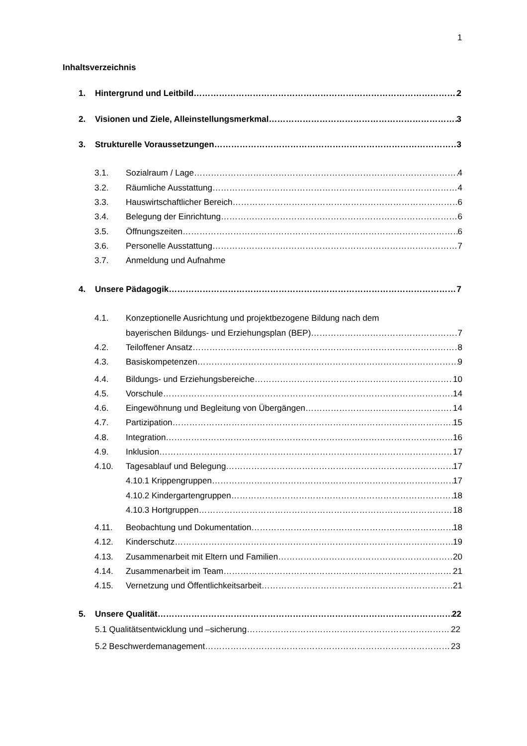1
Inhaltsverzeichnis
1. Hintergrund und Leitbild 2
2. Visionen und Ziele, Alleinstellungsmerkmal 3
3. Strukturelle Voraussetzungen 3
3.1. Sozialraum / Lage 4
3.2. Räumliche Ausstattung 4
3.3. Hauswirtschaftlicher Bereich 6
3.4. Belegung der Einrichtung 6
3.5. Öffnungszeiten 6
3.6. Personelle Ausstattung 7
3.7. Anmeldung und Aufnahme
4. Unsere Pädagogik 7
4.1. Konzeptionelle Ausrichtung und projektbezogene Bildung nach dem
bayerischen Bildungs- und Erziehungsplan (BEP) 7
4.2. Teiloffener Ansatz 8
4.3. Basiskompetenzen 9
4.4. Bildungs- und Erziehungsbereiche 10
4.5. Vorschule 14
4.6. Eingewöhnung und Begleitung von Übergängen 14
4.7. Partizipation 15
4.8. Integration 16
4.9. Inklusion 17
4.10. Tagesablauf und Belegung 17
4.10.1 Krippengruppen 17
4.10.2 Kindergartengruppen 18
4.10.3 Hortgruppen 18
4.11. Beobachtung und Dokumentation 18
4.12. Kinderschutz 19
4.13. Zusammenarbeit mit Eltern und Familien 20
4.14. Zusammenarbeit im Team 21
4.15. Vernetzung und Öffentlichkeitsarbeit 21
5. Unsere Qualität 22
5.1 Qualitätsentwicklung und –sicherung 22
5.2 Beschwerdemanagement 23